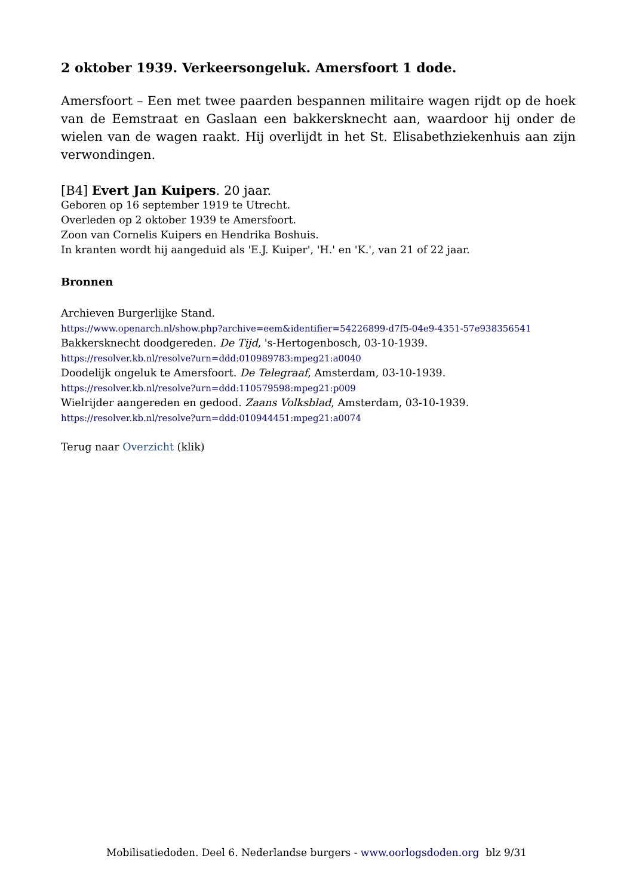2 oktober 1939. Verkeersongeluk. Amersfoort 1 dode.
Amersfoort – Een met twee paarden bespannen militaire wagen rijdt op de hoek van de Eemstraat en Gaslaan een bakkersknecht aan, waardoor hij onder de wielen van de wagen raakt. Hij overlijdt in het St. Elisabethziekenhuis aan zijn verwondingen.
[B4] Evert Jan Kuipers. 20 jaar.
Geboren op 16 september 1919 te Utrecht.
Overleden op 2 oktober 1939 te Amersfoort.
Zoon van Cornelis Kuipers en Hendrika Boshuis.
In kranten wordt hij aangeduid als 'E.J. Kuiper', 'H.' en 'K.', van 21 of 22 jaar.
Bronnen
Archieven Burgerlijke Stand.
https://www.openarch.nl/show.php?archive=eem&identifier=54226899-d7f5-04e9-4351-57e938356541
Bakkersknecht doodgereden. De Tijd, 's-Hertogenbosch, 03-10-1939.
https://resolver.kb.nl/resolve?urn=ddd:010989783:mpeg21:a0040
Doodelijk ongeluk te Amersfoort. De Telegraaf, Amsterdam, 03-10-1939.
https://resolver.kb.nl/resolve?urn=ddd:110579598:mpeg21:p009
Wielrijder aangereden en gedood. Zaans Volksblad, Amsterdam, 03-10-1939.
https://resolver.kb.nl/resolve?urn=ddd:010944451:mpeg21:a0074
Terug naar Overzicht (klik)
Mobilisatiedoden. Deel 6. Nederlandse burgers - www.oorlogsdoden.org blz 9/31